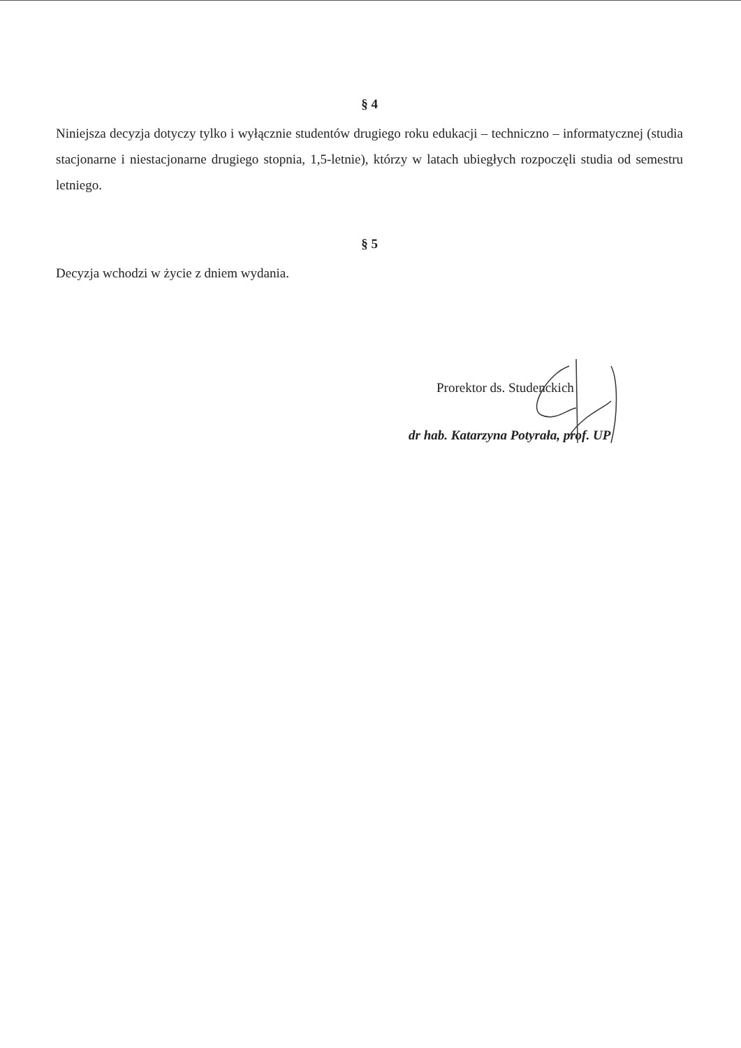§ 4
Niniejsza decyzja dotyczy tylko i wyłącznie studentów drugiego roku edukacji – techniczno – informatycznej (studia stacjonarne i niestacjonarne drugiego stopnia, 1,5-letnie), którzy w latach ubiegłych rozpoczęli studia od semestru letniego.
§ 5
Decyzja wchodzi w życie z dniem wydania.
Prorektor ds. Studenckich
dr hab. Katarzyna Potyrała, prof. UP